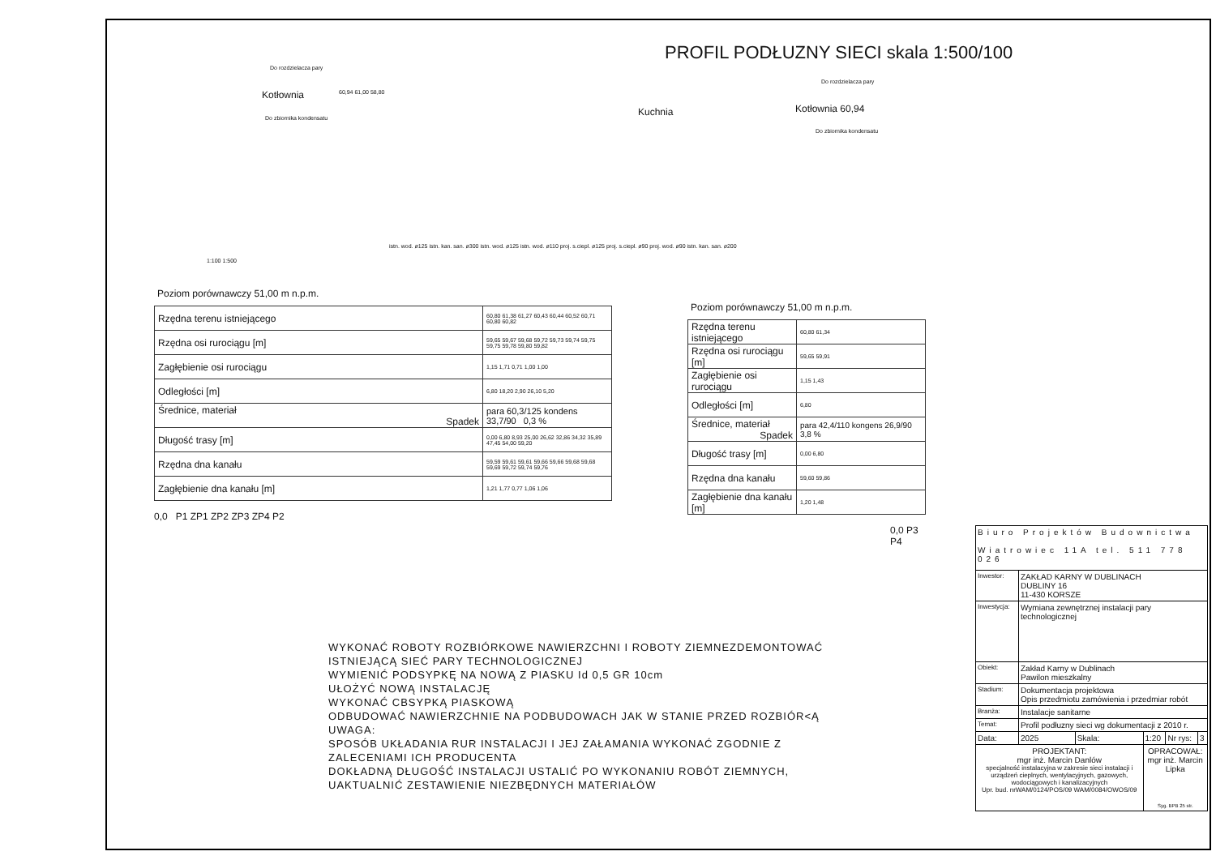PROFIL PODŁUZNY SIECI skala 1:500/100
Do rozdzielacza pary
Kotłownia
Do zbiornika kondensatu
Kuchnia
60,94 61,00 58,80
1:100 1:500
istn. wod. ø125 istn. kan. san. ø300 istn. wod. ø125 istn. wod. ø110 proj. s.ciepl. ø125 proj. s.ciepl. ø90 proj. wod. ø90 istn. kan. san. ø200
Do rozdzielacza pary
Kotłownia 60,94
Do zbiornika kondensatu
Poziom porównawczy 51,00 m n.p.m.
| Rzędna terenu istniejącego | 60,80 61,38 61,27 60,43 60,44 60,52 60,71 60,80 60,82 |
| Rzędna osi rurociągu [m] | 59,65 59,67 59,68 59,72 59,73 59,74 59,75 59,75 59,78 59,80 59,82 |
| Zagłębienie osi rurociągu | 1,15 1,71 0,71 1,00 1,00 |
| Odległości [m] | 6,80 18,20 2,90 26,10 5,20 |
| Średnice, materiał Spadek | para 60,3/125 kondens 33,7/90 0,3 % |
| Długość trasy [m] | 0,00 6,80 8,93 25,00 26,62 32,86 34,32 35,89 47,45 54,00 59,20 |
| Rzędna dna kanału | 59,59 59,61 59,61 59,66 59,66 59,68 59,68 59,69 59,72 59,74 59,76 |
| Zagłębienie dna kanału [m] | 1,21 1,77 0,77 1,06 1,06 |
0,0 P1 ZP1 ZP2 ZP3 ZP4 P2
Poziom porównawczy 51,00 m n.p.m.
| Rzędna terenu istniejącego | 60,80 61,34 |
| Rzędna osi rurociągu [m] | 59,65 59,91 |
| Zagłębienie osi rurociągu | 1,15 1,43 |
| Odległości [m] | 6,80 |
| Średnice, materiał Spadek | para 42,4/110 kongens 26,9/90 3,8 % |
| Długość trasy [m] | 0,00 6,80 |
| Rzędna dna kanału | 59,60 59,86 |
| Zagłębienie dna kanału [m] | 1,20 1,48 |
0,0 P3 P4
WYKONAĆ ROBOTY ROZBIÓRKOWE NAWIERZCHNI I ROBOTY ZIEMNEZDEMONTOWAĆ
ISTNIEJĄCĄ SIEĆ PARY TECHNOLOGICZNEJ
WYMIENIĆ PODSYPKĘ NA NOWĄ Z PIASKU Id 0,5 GR 10cm
UŁOŻYĆ NOWĄ INSTALACJĘ
WYKONAĆ CBSYPKĄ PIASKOWĄ
ODBUDOWAĆ NAWIERZCHNIE NA PODBUDOWACH JAK W STANIE PRZED ROZBIÓR<Ą
UWAGA:
SPOSÓB UKŁADANIA RUR INSTALACJI I JEJ ZAŁAMANIA WYKONAĆ ZGODNIE Z
ZALECENIAMI ICH PRODUCENTA
DOKŁADNĄ DŁUGOŚĆ INSTALACJI USTALIĆ PO WYKONANIU ROBÓT ZIEMNYCH,
UAKTUALNIĆ ZESTAWIENIE NIEZBĘDNYCH MATERIAŁÓW
| Biuro Projektów Budownictwa Wiatrowiec 11A tel. 511 778 026 | | | | | |
| Inwestor: | ZAKŁAD KARNY W DUBLINACH DUBLINY 16 11-430 KORSZE | | | | |
| Inwestycja: | Wymiana zewnętrznej instalacji pary technologicznej | | | | |
| Obiekt: | Zakład Karny w Dublinach Pawilon mieszkalny | | | | |
| Stadium: | Dokumentacja projektowa Opis przedmiotu zamówienia i przedmiar robót | | | | |
| Branża: | Instalacje sanitarne | | | | |
| Temat: | Profil podłuzny sieci wg dokumentacji z 2010 r. | | | | |
| Data: | 2025 | Skala: | 1:20 | Nr rys: | 3 |
| PROJEKTANT: mgr inż. Marcin Danlów specjalność instalacyjna w zakresie sieci instalacji i urządzeń cieplnych, wentylacyjnych, gazowych, wodociągowych i kanalizacyjnych Upr. bud. nrWAM/0124/POS/09 WAM/0084/OWOS/09 | | | OPRACOWAŁ: mgr inż. Marcin Lipka Syg. BPB 25 str. | | |